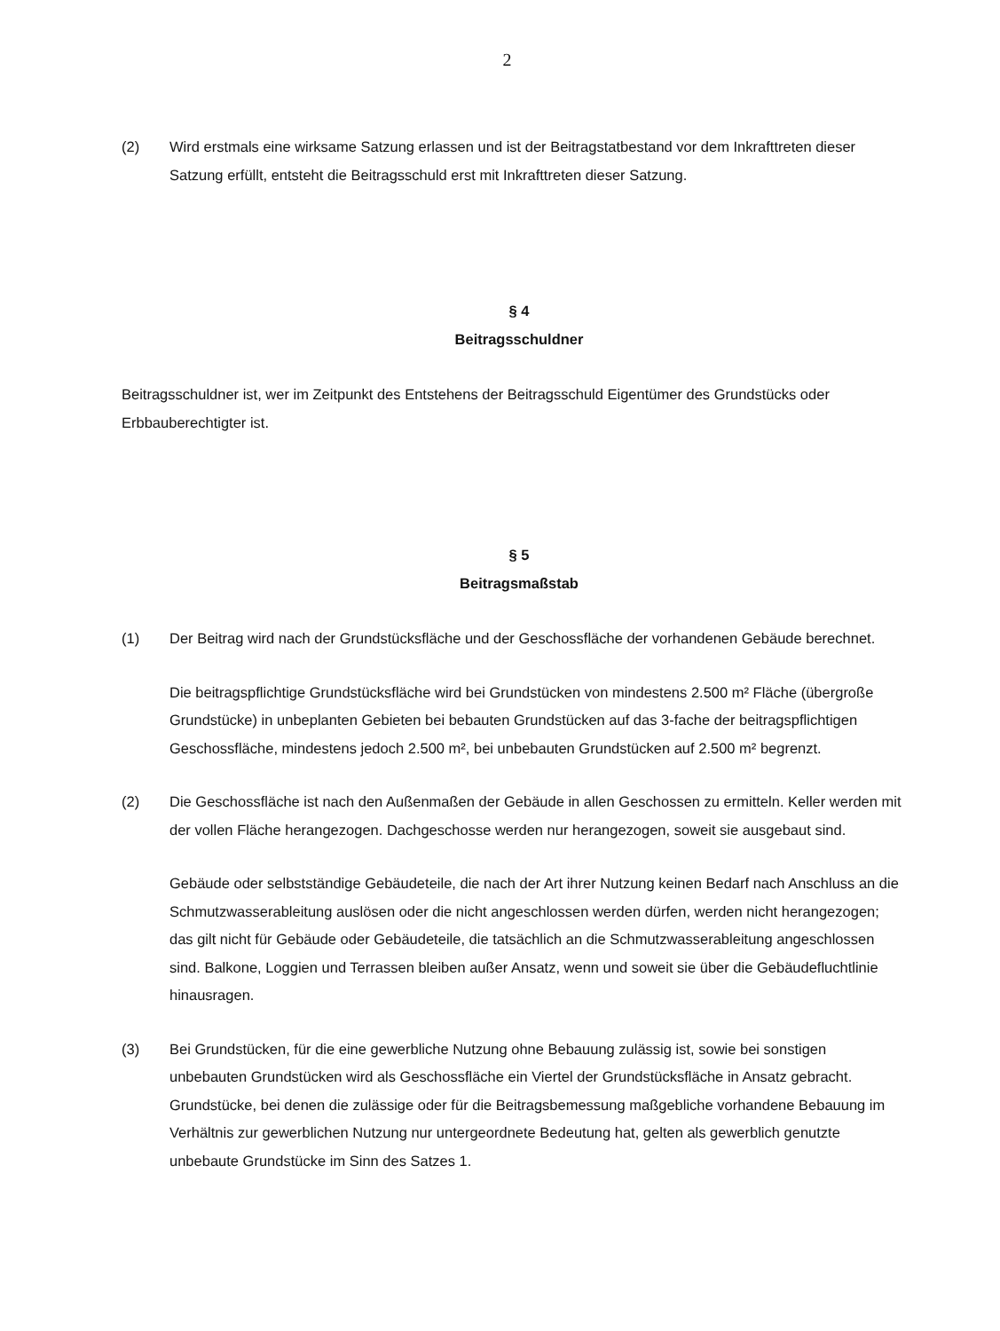2
(2) Wird erstmals eine wirksame Satzung erlassen und ist der Beitragstatbestand vor dem Inkrafttreten dieser Satzung erfüllt, entsteht die Beitragsschuld erst mit Inkrafttreten dieser Satzung.
§ 4
Beitragsschuldner
Beitragsschuldner ist, wer im Zeitpunkt des Entstehens der Beitragsschuld Eigentümer des Grundstücks oder Erbbauberechtigter ist.
§ 5
Beitragsmaßstab
(1) Der Beitrag wird nach der Grundstücksfläche und der Geschossfläche der vorhandenen Gebäude berechnet.
Die beitragspflichtige Grundstücksfläche wird bei Grundstücken von mindestens 2.500 m² Fläche (übergroße Grundstücke) in unbeplanten Gebieten bei bebauten Grundstücken auf das 3-fache der beitragspflichtigen Geschossfläche, mindestens jedoch 2.500 m², bei unbebauten Grundstücken auf 2.500 m² begrenzt.
(2) Die Geschossfläche ist nach den Außenmaßen der Gebäude in allen Geschossen zu ermitteln. Keller werden mit der vollen Fläche herangezogen. Dachgeschosse werden nur herangezogen, soweit sie ausgebaut sind.
Gebäude oder selbstständige Gebäudeteile, die nach der Art ihrer Nutzung keinen Bedarf nach Anschluss an die Schmutzwasserableitung auslösen oder die nicht angeschlossen werden dürfen, werden nicht herangezogen; das gilt nicht für Gebäude oder Gebäudeteile, die tatsächlich an die Schmutzwasserableitung angeschlossen sind. Balkone, Loggien und Terrassen bleiben außer Ansatz, wenn und soweit sie über die Gebäudefluchtlinie hinausragen.
(3) Bei Grundstücken, für die eine gewerbliche Nutzung ohne Bebauung zulässig ist, sowie bei sonstigen unbebauten Grundstücken wird als Geschossfläche ein Viertel der Grundstücksfläche in Ansatz gebracht. Grundstücke, bei denen die zulässige oder für die Beitragsbemessung maßgebliche vorhandene Bebauung im Verhältnis zur gewerblichen Nutzung nur untergeordnete Bedeutung hat, gelten als gewerblich genutzte unbebaute Grundstücke im Sinn des Satzes 1.